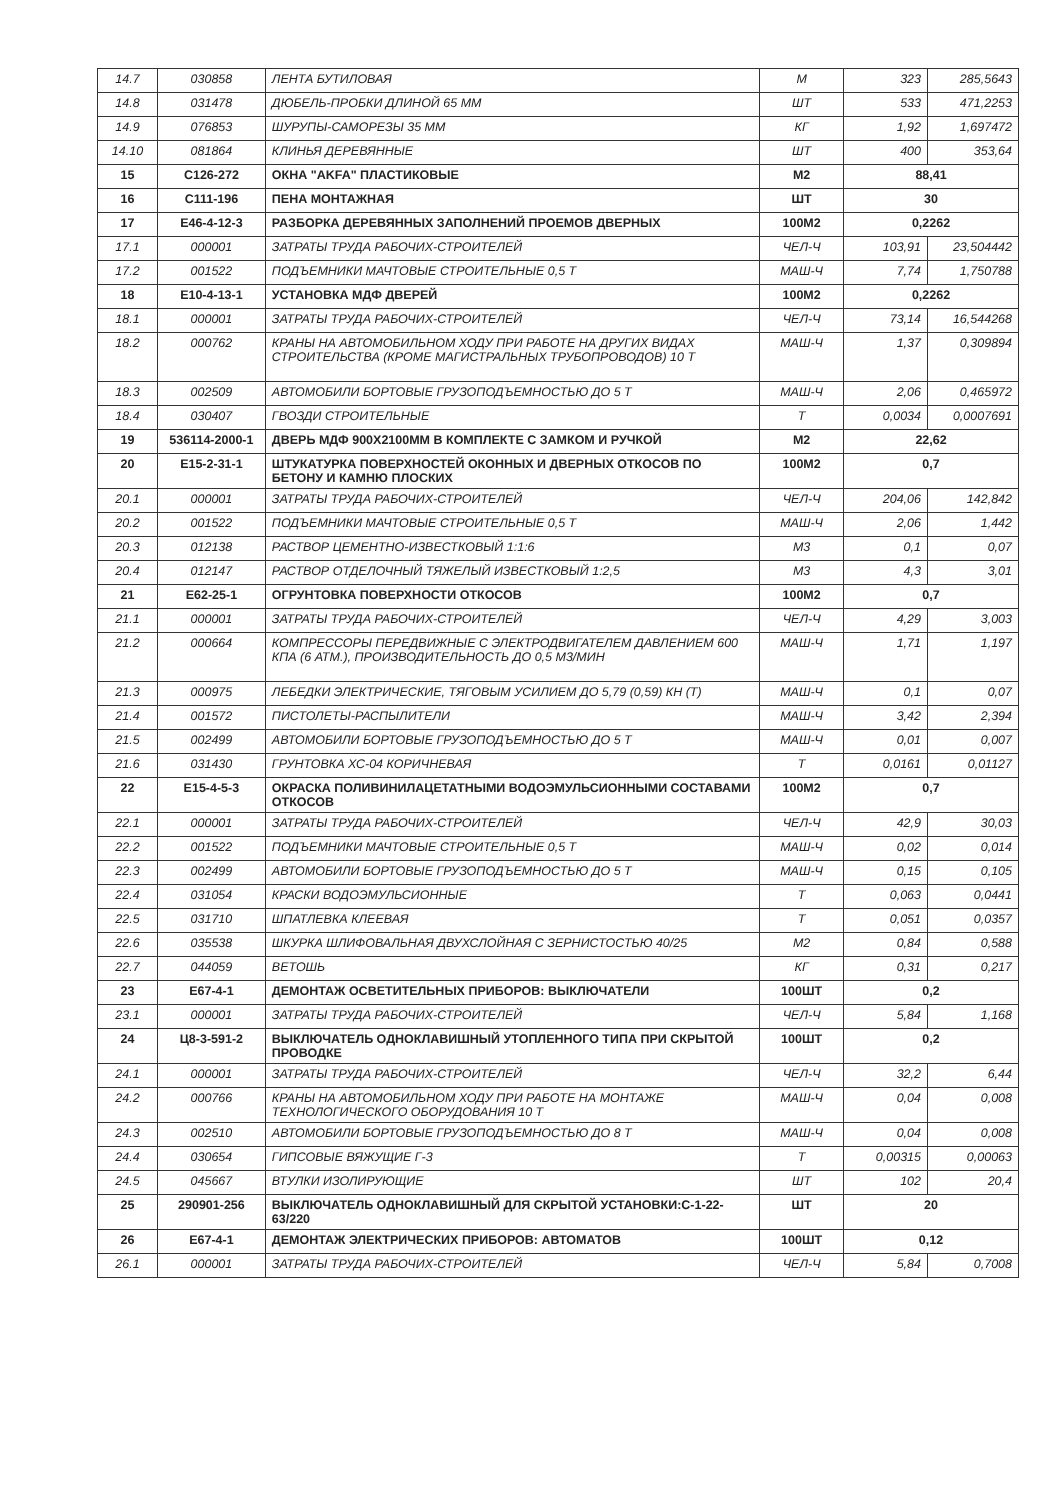| 14.7 | 030858 | ЛЕНТА БУТИЛОВАЯ | М | 323 | 285,5643 |
| 14.8 | 031478 | ДЮБЕЛЬ-ПРОБКИ ДЛИНОЙ 65 ММ | ШТ | 533 | 471,2253 |
| 14.9 | 076853 | ШУРУПЫ-САМОРЕЗЫ 35 ММ | КГ | 1,92 | 1,697472 |
| 14.10 | 081864 | КЛИНЬЯ ДЕРЕВЯННЫЕ | ШТ | 400 | 353,64 |
| 15 | С126-272 | ОКНА "AKFA" ПЛАСТИКОВЫЕ | М2 | 88,41 | |
| 16 | С111-196 | ПЕНА МОНТАЖНАЯ | ШТ | 30 | |
| 17 | Е46-4-12-3 | РАЗБОРКА ДЕРЕВЯННЫХ ЗАПОЛНЕНИЙ ПРОЕМОВ ДВЕРНЫХ | 100М2 | 0,2262 | |
| 17.1 | 000001 | ЗАТРАТЫ ТРУДА РАБОЧИХ-СТРОИТЕЛЕЙ | ЧЕЛ-Ч | 103,91 | 23,504442 |
| 17.2 | 001522 | ПОДЪЕМНИКИ МАЧТОВЫЕ СТРОИТЕЛЬНЫЕ 0,5 Т | МАШ-Ч | 7,74 | 1,750788 |
| 18 | Е10-4-13-1 | УСТАНОВКА МДФ ДВЕРЕЙ | 100М2 | 0,2262 | |
| 18.1 | 000001 | ЗАТРАТЫ ТРУДА РАБОЧИХ-СТРОИТЕЛЕЙ | ЧЕЛ-Ч | 73,14 | 16,544268 |
| 18.2 | 000762 | КРАНЫ НА АВТОМОБИЛЬНОМ ХОДУ ПРИ РАБОТЕ НА ДРУГИХ ВИДАХ СТРОИТЕЛЬСТВА (КРОМЕ МАГИСТРАЛЬНЫХ ТРУБОПРОВОДОВ) 10 Т | МАШ-Ч | 1,37 | 0,309894 |
| 18.3 | 002509 | АВТОМОБИЛИ БОРТОВЫЕ ГРУЗОПОДЪЕМНОСТЬЮ ДО 5 Т | МАШ-Ч | 2,06 | 0,465972 |
| 18.4 | 030407 | ГВОЗДИ СТРОИТЕЛЬНЫЕ | Т | 0,0034 | 0,0007691 |
| 19 | 536114-2000-1 | ДВЕРЬ МДФ 900Х2100ММ В КОМПЛЕКТЕ С ЗАМКОМ И РУЧКОЙ | М2 | 22,62 | |
| 20 | Е15-2-31-1 | ШТУКАТУРКА ПОВЕРХНОСТЕЙ ОКОННЫХ И ДВЕРНЫХ ОТКОСОВ ПО БЕТОНУ И КАМНЮ ПЛОСКИХ | 100М2 | 0,7 | |
| 20.1 | 000001 | ЗАТРАТЫ ТРУДА РАБОЧИХ-СТРОИТЕЛЕЙ | ЧЕЛ-Ч | 204,06 | 142,842 |
| 20.2 | 001522 | ПОДЪЕМНИКИ МАЧТОВЫЕ СТРОИТЕЛЬНЫЕ 0,5 Т | МАШ-Ч | 2,06 | 1,442 |
| 20.3 | 012138 | РАСТВОР ЦЕМЕНТНО-ИЗВЕСТКОВЫЙ 1:1:6 | М3 | 0,1 | 0,07 |
| 20.4 | 012147 | РАСТВОР ОТДЕЛОЧНЫЙ ТЯЖЕЛЫЙ ИЗВЕСТКОВЫЙ 1:2,5 | М3 | 4,3 | 3,01 |
| 21 | Е62-25-1 | ОГРУНТОВКА ПОВЕРХНОСТИ ОТКОСОВ | 100М2 | 0,7 | |
| 21.1 | 000001 | ЗАТРАТЫ ТРУДА РАБОЧИХ-СТРОИТЕЛЕЙ | ЧЕЛ-Ч | 4,29 | 3,003 |
| 21.2 | 000664 | КОМПРЕССОРЫ ПЕРЕДВИЖНЫЕ С ЭЛЕКТРОДВИГАТЕЛЕМ ДАВЛЕНИЕМ 600 КПА (6 АТМ.), ПРОИЗВОДИТЕЛЬНОСТЬ ДО 0,5 М3/МИН | МАШ-Ч | 1,71 | 1,197 |
| 21.3 | 000975 | ЛЕБЕДКИ ЭЛЕКТРИЧЕСКИЕ, ТЯГОВЫМ УСИЛИЕМ ДО 5,79 (0,59) КН (Т) | МАШ-Ч | 0,1 | 0,07 |
| 21.4 | 001572 | ПИСТОЛЕТЫ-РАСПЫЛИТЕЛИ | МАШ-Ч | 3,42 | 2,394 |
| 21.5 | 002499 | АВТОМОБИЛИ БОРТОВЫЕ ГРУЗОПОДЪЕМНОСТЬЮ ДО 5 Т | МАШ-Ч | 0,01 | 0,007 |
| 21.6 | 031430 | ГРУНТОВКА ХС-04 КОРИЧНЕВАЯ | Т | 0,0161 | 0,01127 |
| 22 | Е15-4-5-3 | ОКРАСКА ПОЛИВИНИЛАЦЕТАТНЫМИ ВОДОЭМУЛЬСИОННЫМИ СОСТАВАМИ ОТКОСОВ | 100М2 | 0,7 | |
| 22.1 | 000001 | ЗАТРАТЫ ТРУДА РАБОЧИХ-СТРОИТЕЛЕЙ | ЧЕЛ-Ч | 42,9 | 30,03 |
| 22.2 | 001522 | ПОДЪЕМНИКИ МАЧТОВЫЕ СТРОИТЕЛЬНЫЕ 0,5 Т | МАШ-Ч | 0,02 | 0,014 |
| 22.3 | 002499 | АВТОМОБИЛИ БОРТОВЫЕ ГРУЗОПОДЪЕМНОСТЬЮ ДО 5 Т | МАШ-Ч | 0,15 | 0,105 |
| 22.4 | 031054 | КРАСКИ ВОДОЭМУЛЬСИОННЫЕ | Т | 0,063 | 0,0441 |
| 22.5 | 031710 | ШПАТЛЕВКА КЛЕЕВАЯ | Т | 0,051 | 0,0357 |
| 22.6 | 035538 | ШКУРКА ШЛИФОВАЛЬНАЯ ДВУХСЛОЙНАЯ С ЗЕРНИСТОСТЬЮ 40/25 | М2 | 0,84 | 0,588 |
| 22.7 | 044059 | ВЕТОШЬ | КГ | 0,31 | 0,217 |
| 23 | Е67-4-1 | ДЕМОНТАЖ ОСВЕТИТЕЛЬНЫХ ПРИБОРОВ: ВЫКЛЮЧАТЕЛИ | 100ШТ | 0,2 | |
| 23.1 | 000001 | ЗАТРАТЫ ТРУДА РАБОЧИХ-СТРОИТЕЛЕЙ | ЧЕЛ-Ч | 5,84 | 1,168 |
| 24 | Ц8-3-591-2 | ВЫКЛЮЧАТЕЛЬ ОДНОКЛАВИШНЫЙ УТОПЛЕННОГО ТИПА ПРИ СКРЫТОЙ ПРОВОДКЕ | 100ШТ | 0,2 | |
| 24.1 | 000001 | ЗАТРАТЫ ТРУДА РАБОЧИХ-СТРОИТЕЛЕЙ | ЧЕЛ-Ч | 32,2 | 6,44 |
| 24.2 | 000766 | КРАНЫ НА АВТОМОБИЛЬНОМ ХОДУ ПРИ РАБОТЕ НА МОНТАЖЕ ТЕХНОЛОГИЧЕСКОГО ОБОРУДОВАНИЯ 10 Т | МАШ-Ч | 0,04 | 0,008 |
| 24.3 | 002510 | АВТОМОБИЛИ БОРТОВЫЕ ГРУЗОПОДЪЕМНОСТЬЮ ДО 8 Т | МАШ-Ч | 0,04 | 0,008 |
| 24.4 | 030654 | ГИПСОВЫЕ ВЯЖУЩИЕ Г-3 | Т | 0,00315 | 0,00063 |
| 24.5 | 045667 | ВТУЛКИ ИЗОЛИРУЮЩИЕ | ШТ | 102 | 20,4 |
| 25 | 290901-256 | ВЫКЛЮЧАТЕЛЬ ОДНОКЛАВИШНЫЙ ДЛЯ СКРЫТОЙ УСТАНОВКИ:С-1-22-63/220 | ШТ | 20 | |
| 26 | Е67-4-1 | ДЕМОНТАЖ ЭЛЕКТРИЧЕСКИХ ПРИБОРОВ: АВТОМАТОВ | 100ШТ | 0,12 | |
| 26.1 | 000001 | ЗАТРАТЫ ТРУДА РАБОЧИХ-СТРОИТЕЛЕЙ | ЧЕЛ-Ч | 5,84 | 0,7008 |